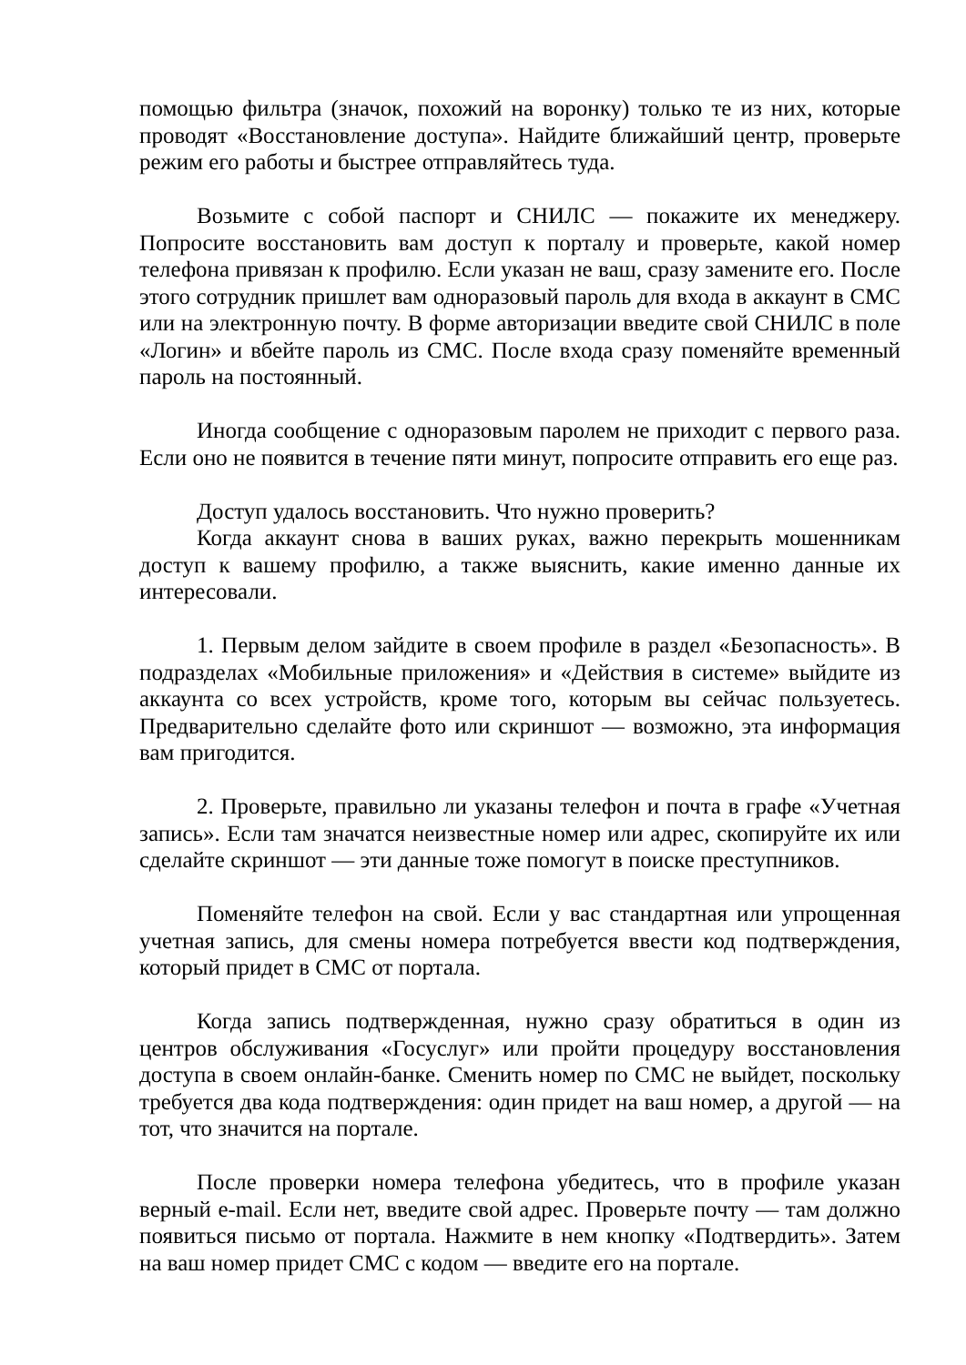помощью фильтра (значок, похожий на воронку) только те из них, которые проводят «Восстановление доступа». Найдите ближайший центр, проверьте режим его работы и быстрее отправляйтесь туда.
Возьмите с собой паспорт и СНИЛС — покажите их менеджеру. Попросите восстановить вам доступ к порталу и проверьте, какой номер телефона привязан к профилю. Если указан не ваш, сразу замените его. После этого сотрудник пришлет вам одноразовый пароль для входа в аккаунт в СМС или на электронную почту. В форме авторизации введите свой СНИЛС в поле «Логин» и вбейте пароль из СМС. После входа сразу поменяйте временный пароль на постоянный.
Иногда сообщение с одноразовым паролем не приходит с первого раза. Если оно не появится в течение пяти минут, попросите отправить его еще раз.
Доступ удалось восстановить. Что нужно проверить?
Когда аккаунт снова в ваших руках, важно перекрыть мошенникам доступ к вашему профилю, а также выяснить, какие именно данные их интересовали.
1. Первым делом зайдите в своем профиле в раздел «Безопасность». В подразделах «Мобильные приложения» и «Действия в системе» выйдите из аккаунта со всех устройств, кроме того, которым вы сейчас пользуетесь. Предварительно сделайте фото или скриншот — возможно, эта информация вам пригодится.
2. Проверьте, правильно ли указаны телефон и почта в графе «Учетная запись». Если там значатся неизвестные номер или адрес, скопируйте их или сделайте скриншот — эти данные тоже помогут в поиске преступников.
Поменяйте телефон на свой. Если у вас стандартная или упрощенная учетная запись, для смены номера потребуется ввести код подтверждения, который придет в СМС от портала.
Когда запись подтвержденная, нужно сразу обратиться в один из центров обслуживания «Госуслуг» или пройти процедуру восстановления доступа в своем онлайн-банке. Сменить номер по СМС не выйдет, поскольку требуется два кода подтверждения: один придет на ваш номер, а другой — на тот, что значится на портале.
После проверки номера телефона убедитесь, что в профиле указан верный e-mail. Если нет, введите свой адрес. Проверьте почту — там должно появиться письмо от портала. Нажмите в нем кнопку «Подтвердить». Затем на ваш номер придет СМС с кодом — введите его на портале.